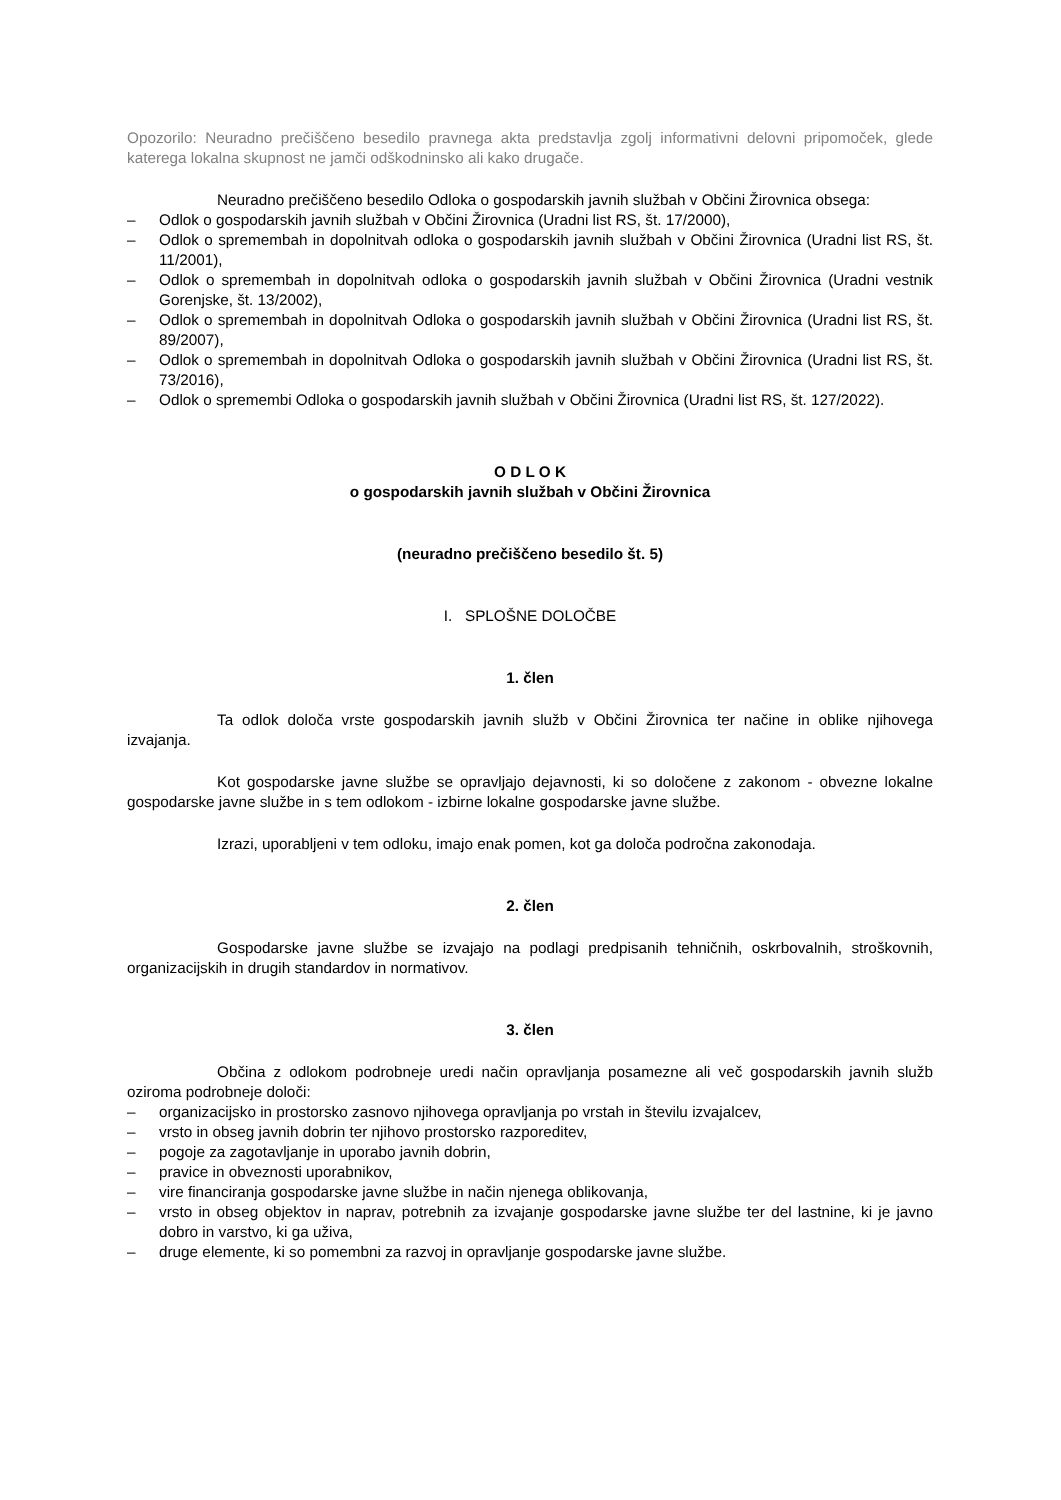Opozorilo: Neuradno prečiščeno besedilo pravnega akta predstavlja zgolj informativni delovni pripomoček, glede katerega lokalna skupnost ne jamči odškodninsko ali kako drugače.
Neuradno prečiščeno besedilo Odloka o gospodarskih javnih službah v Občini Žirovnica obsega:
– Odlok o gospodarskih javnih službah v Občini Žirovnica (Uradni list RS, št. 17/2000),
– Odlok o spremembah in dopolnitvah odloka o gospodarskih javnih službah v Občini Žirovnica (Uradni list RS, št. 11/2001),
– Odlok o spremembah in dopolnitvah odloka o gospodarskih javnih službah v Občini Žirovnica (Uradni vestnik Gorenjske, št. 13/2002),
– Odlok o spremembah in dopolnitvah Odloka o gospodarskih javnih službah v Občini Žirovnica (Uradni list RS, št. 89/2007),
– Odlok o spremembah in dopolnitvah Odloka o gospodarskih javnih službah v Občini Žirovnica (Uradni list RS, št. 73/2016),
– Odlok o spremembi Odloka o gospodarskih javnih službah v Občini Žirovnica (Uradni list RS, št. 127/2022).
O D L O K
o gospodarskih javnih službah v Občini Žirovnica
(neuradno prečiščeno besedilo št. 5)
I. SPLOŠNE DOLOČBE
1. člen
Ta odlok določa vrste gospodarskih javnih služb v Občini Žirovnica ter načine in oblike njihovega izvajanja.
Kot gospodarske javne službe se opravljajo dejavnosti, ki so določene z zakonom - obvezne lokalne gospodarske javne službe in s tem odlokom - izbirne lokalne gospodarske javne službe.
Izrazi, uporabljeni v tem odloku, imajo enak pomen, kot ga določa področna zakonodaja.
2. člen
Gospodarske javne službe se izvajajo na podlagi predpisanih tehničnih, oskrbovalnih, stroškovnih, organizacijskih in drugih standardov in normativov.
3. člen
Občina z odlokom podrobneje uredi način opravljanja posamezne ali več gospodarskih javnih služb oziroma podrobneje določi:
– organizacijsko in prostorsko zasnovo njihovega opravljanja po vrstah in številu izvajalcev,
– vrsto in obseg javnih dobrin ter njihovo prostorsko razporeditev,
– pogoje za zagotavljanje in uporabo javnih dobrin,
– pravice in obveznosti uporabnikov,
– vire financiranja gospodarske javne službe in način njenega oblikovanja,
– vrsto in obseg objektov in naprav, potrebnih za izvajanje gospodarske javne službe ter del lastnine, ki je javno dobro in varstvo, ki ga uživa,
– druge elemente, ki so pomembni za razvoj in opravljanje gospodarske javne službe.